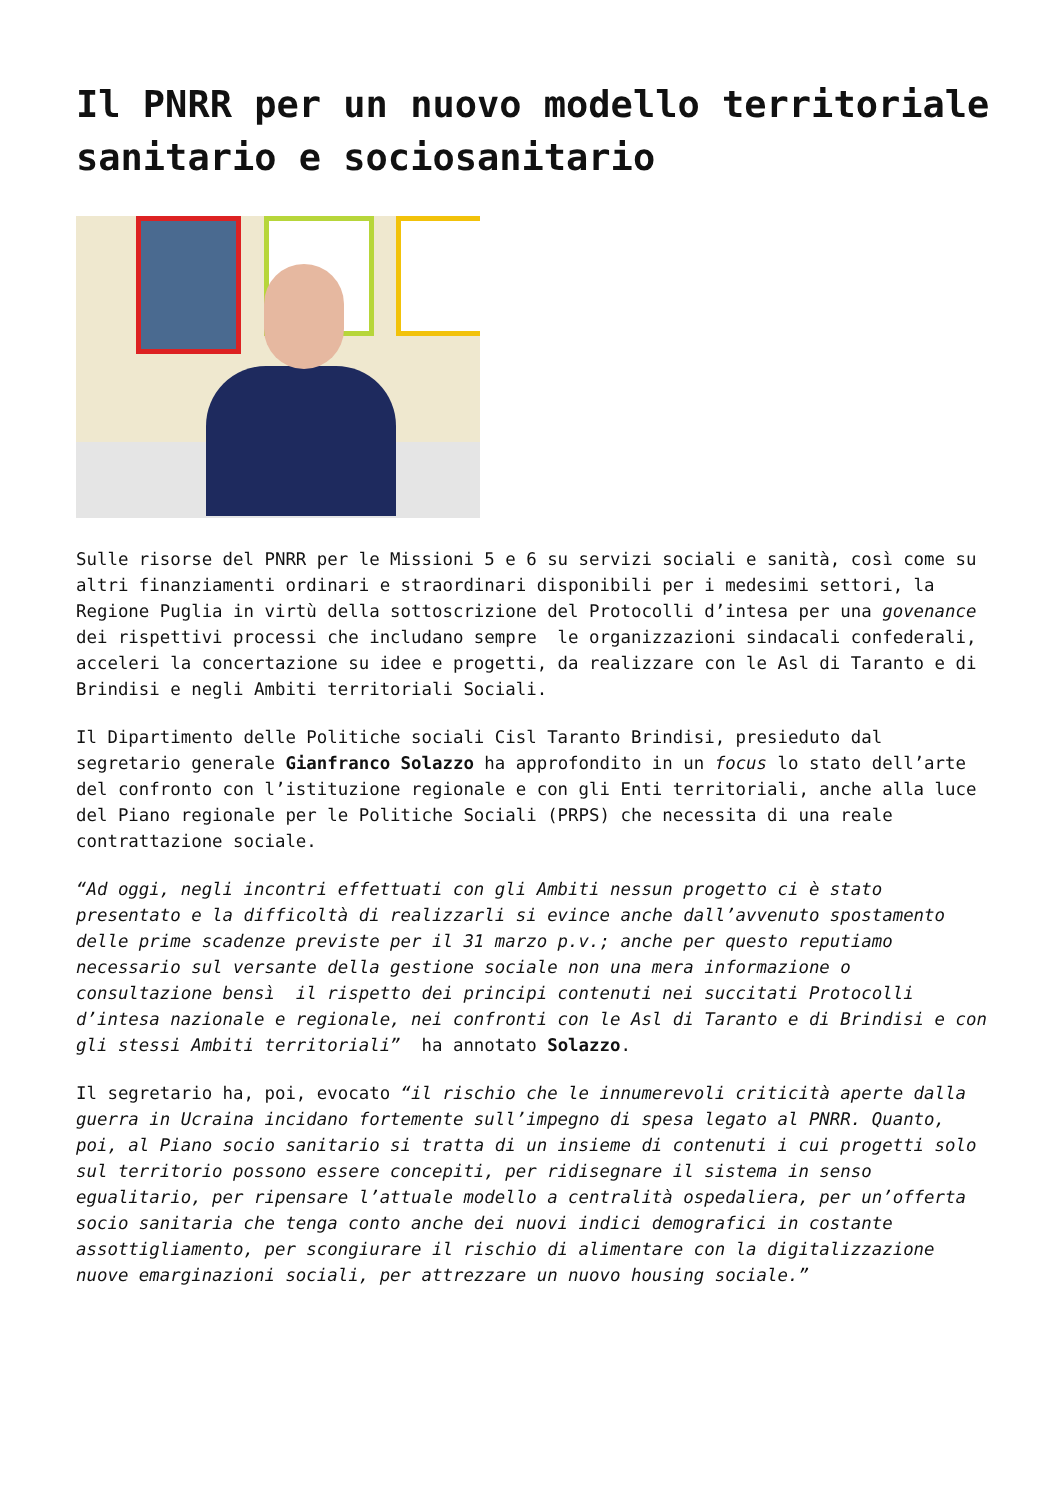Il PNRR per un nuovo modello territoriale sanitario e sociosanitario
Sulle risorse del PNRR per le Missioni 5 e 6 su servizi sociali e sanità, così come su altri finanziamenti ordinari e straordinari disponibili per i medesimi settori, la Regione Puglia in virtù della sottoscrizione del Protocolli d’intesa per una govenance dei rispettivi processi che includano sempre le organizzazioni sindacali confederali, acceleri la concertazione su idee e progetti, da realizzare con le Asl di Taranto e di Brindisi e negli Ambiti territoriali Sociali.
Il Dipartimento delle Politiche sociali Cisl Taranto Brindisi, presieduto dal segretario generale Gianfranco Solazzo ha approfondito in un focus lo stato dell’arte del confronto con l’istituzione regionale e con gli Enti territoriali, anche alla luce del Piano regionale per le Politiche Sociali (PRPS) che necessita di una reale contrattazione sociale.
“Ad oggi, negli incontri effettuati con gli Ambiti nessun progetto ci è stato presentato e la difficoltà di realizzarli si evince anche dall’avvenuto spostamento delle prime scadenze previste per il 31 marzo p.v.; anche per questo reputiamo necessario sul versante della gestione sociale non una mera informazione o consultazione bensì il rispetto dei principi contenuti nei succitati Protocolli d’intesa nazionale e regionale, nei confronti con le Asl di Taranto e di Brindisi e con gli stessi Ambiti territoriali” ha annotato Solazzo.
Il segretario ha, poi, evocato “il rischio che le innumerevoli criticità aperte dalla guerra in Ucraina incidano fortemente sull’impegno di spesa legato al PNRR. Quanto, poi, al Piano socio sanitario si tratta di un insieme di contenuti i cui progetti solo sul territorio possono essere concepiti, per ridisegnare il sistema in senso egualitario, per ripensare l’attuale modello a centralità ospedaliera, per un’offerta socio sanitaria che tenga conto anche dei nuovi indici demografici in costante assottigliamento, per scongiurare il rischio di alimentare con la digitalizzazione nuove emarginazioni sociali, per attrezzare un nuovo housing sociale.”